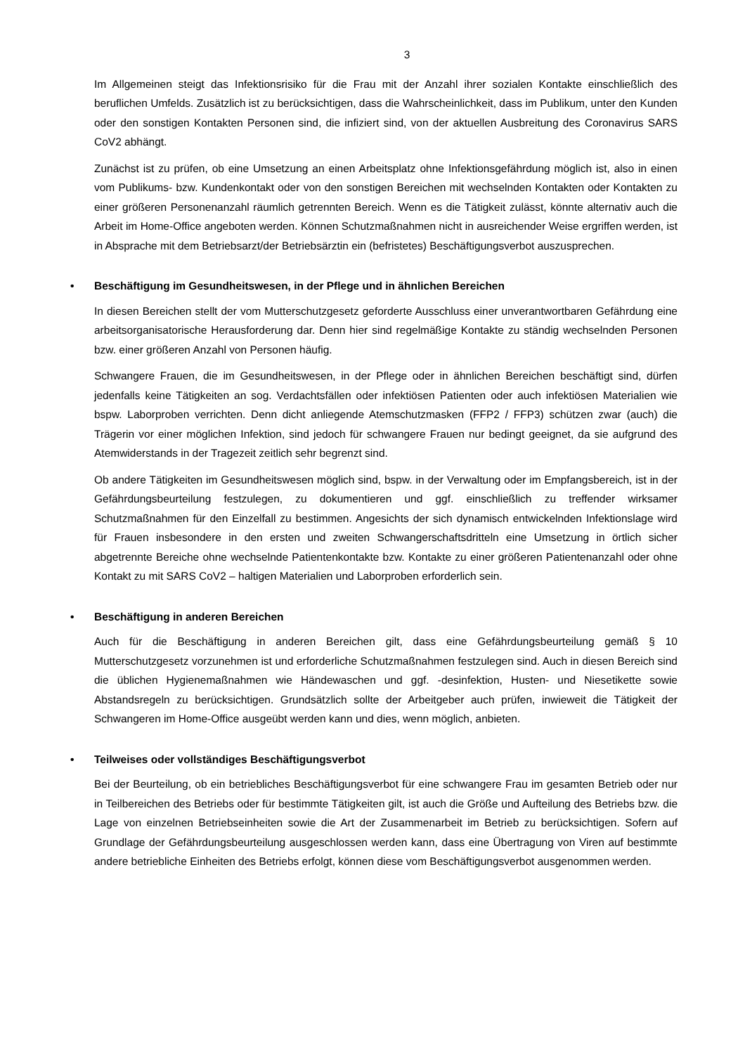3
Im Allgemeinen steigt das Infektionsrisiko für die Frau mit der Anzahl ihrer sozialen Kontakte einschließlich des beruflichen Umfelds. Zusätzlich ist zu berücksichtigen, dass die Wahrscheinlichkeit, dass im Publikum, unter den Kunden oder den sonstigen Kontakten Personen sind, die infiziert sind, von der aktuellen Ausbreitung des Coronavirus SARS CoV2 abhängt.
Zunächst ist zu prüfen, ob eine Umsetzung an einen Arbeitsplatz ohne Infektionsgefährdung möglich ist, also in einen vom Publikums- bzw. Kundenkontakt oder von den sonstigen Bereichen mit wechselnden Kontakten oder Kontakten zu einer größeren Personenanzahl räumlich getrennten Bereich. Wenn es die Tätigkeit zulässt, könnte alternativ auch die Arbeit im Home-Office angeboten werden. Können Schutzmaßnahmen nicht in ausreichender Weise ergriffen werden, ist in Absprache mit dem Betriebsarzt/der Betriebsärztin ein (befristetes) Beschäftigungsverbot auszusprechen.
• Beschäftigung im Gesundheitswesen, in der Pflege und in ähnlichen Bereichen
In diesen Bereichen stellt der vom Mutterschutzgesetz geforderte Ausschluss einer unverantwortbaren Gefährdung eine arbeitsorganisatorische Herausforderung dar. Denn hier sind regelmäßige Kontakte zu ständig wechselnden Personen bzw. einer größeren Anzahl von Personen häufig.
Schwangere Frauen, die im Gesundheitswesen, in der Pflege oder in ähnlichen Bereichen beschäftigt sind, dürfen jedenfalls keine Tätigkeiten an sog. Verdachtsfällen oder infektiösen Patienten oder auch infektiösen Materialien wie bspw. Laborproben verrichten. Denn dicht anliegende Atemschutzmasken (FFP2 / FFP3) schützen zwar (auch) die Trägerin vor einer möglichen Infektion, sind jedoch für schwangere Frauen nur bedingt geeignet, da sie aufgrund des Atemwiderstands in der Tragezeit zeitlich sehr begrenzt sind.
Ob andere Tätigkeiten im Gesundheitswesen möglich sind, bspw. in der Verwaltung oder im Empfangsbereich, ist in der Gefährdungsbeurteilung festzulegen, zu dokumentieren und ggf. einschließlich zu treffender wirksamer Schutzmaßnahmen für den Einzelfall zu bestimmen. Angesichts der sich dynamisch entwickelnden Infektionslage wird für Frauen insbesondere in den ersten und zweiten Schwangerschaftsdritteln eine Umsetzung in örtlich sicher abgetrennte Bereiche ohne wechselnde Patientenkontakte bzw. Kontakte zu einer größeren Patientenanzahl oder ohne Kontakt zu mit SARS CoV2 – haltigen Materialien und Laborproben erforderlich sein.
• Beschäftigung in anderen Bereichen
Auch für die Beschäftigung in anderen Bereichen gilt, dass eine Gefährdungsbeurteilung gemäß § 10 Mutterschutzgesetz vorzunehmen ist und erforderliche Schutzmaßnahmen festzulegen sind. Auch in diesen Bereich sind die üblichen Hygienemaßnahmen wie Händewaschen und ggf. -desinfektion, Husten- und Niesetikette sowie Abstandsregeln zu berücksichtigen. Grundsätzlich sollte der Arbeitgeber auch prüfen, inwieweit die Tätigkeit der Schwangeren im Home-Office ausgeübt werden kann und dies, wenn möglich, anbieten.
• Teilweises oder vollständiges Beschäftigungsverbot
Bei der Beurteilung, ob ein betriebliches Beschäftigungsverbot für eine schwangere Frau im gesamten Betrieb oder nur in Teilbereichen des Betriebs oder für bestimmte Tätigkeiten gilt, ist auch die Größe und Aufteilung des Betriebs bzw. die Lage von einzelnen Betriebseinheiten sowie die Art der Zusammenarbeit im Betrieb zu berücksichtigen. Sofern auf Grundlage der Gefährdungsbeurteilung ausgeschlossen werden kann, dass eine Übertragung von Viren auf bestimmte andere betriebliche Einheiten des Betriebs erfolgt, können diese vom Beschäftigungsverbot ausgenommen werden.